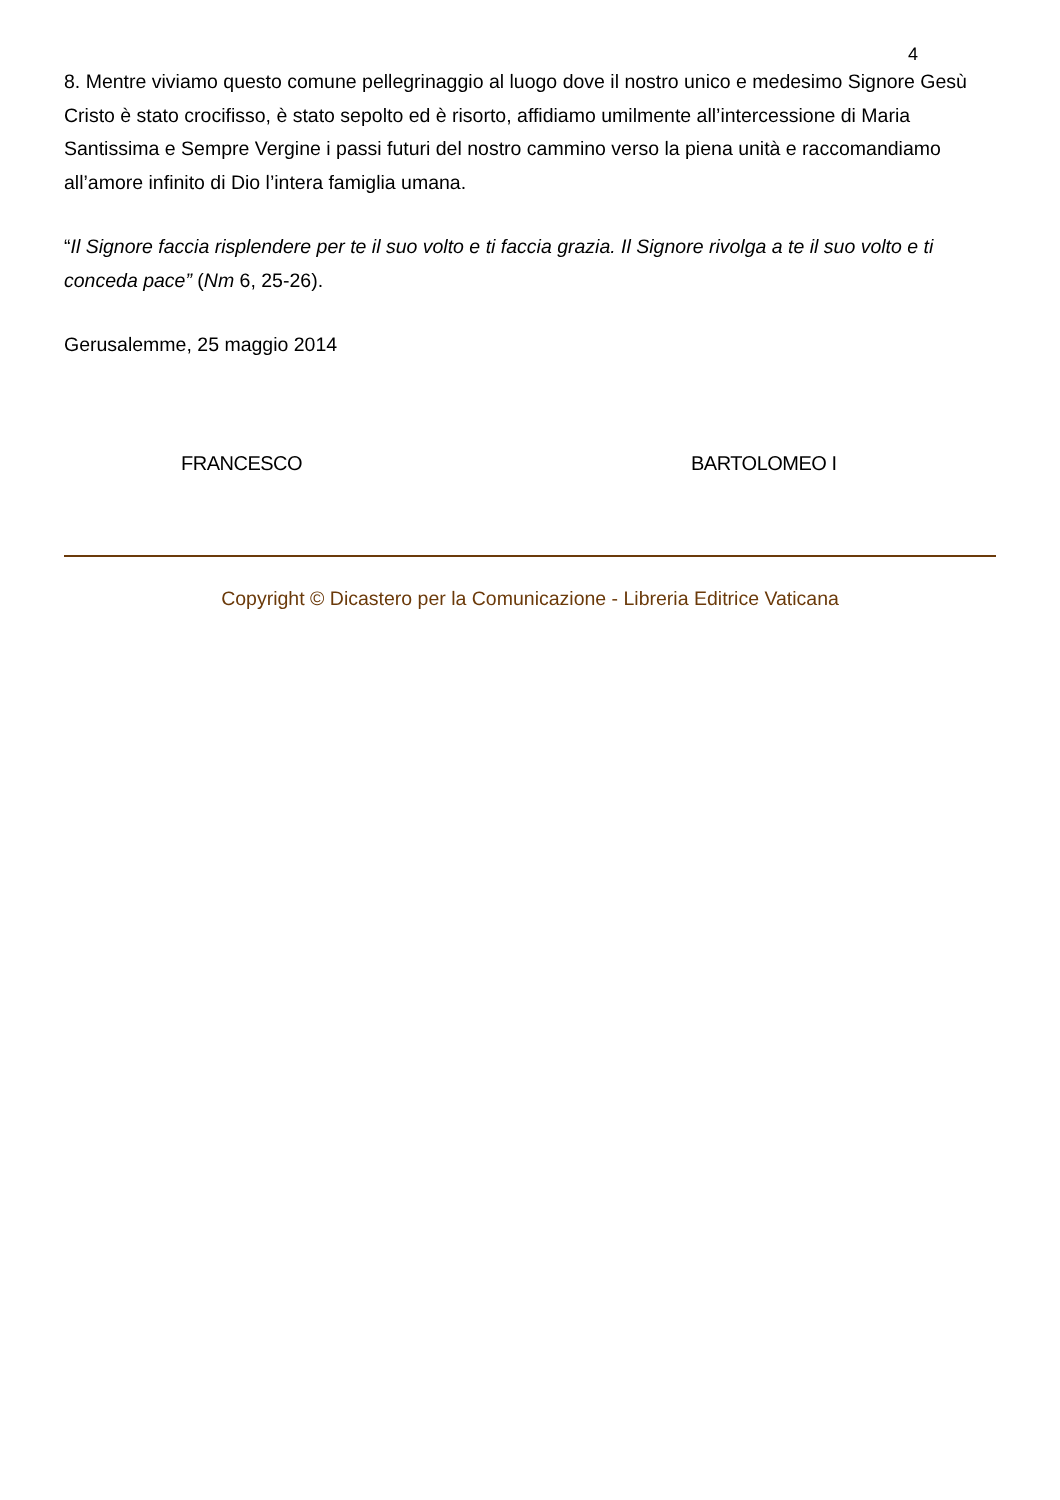4
8. Mentre viviamo questo comune pellegrinaggio al luogo dove il nostro unico e medesimo Signore Gesù Cristo è stato crocifisso, è stato sepolto ed è risorto, affidiamo umilmente all’intercessione di Maria Santissima e Sempre Vergine i passi futuri del nostro cammino verso la piena unità e raccomandiamo all’amore infinito di Dio l’intera famiglia umana.
“Il Signore faccia risplendere per te il suo volto e ti faccia grazia. Il Signore rivolga a te il suo volto e ti conceda pace” (Nm 6, 25-26).
Gerusalemme, 25 maggio 2014
FRANCESCO BARTOLOMEO I
Copyright © Dicastero per la Comunicazione - Libreria Editrice Vaticana